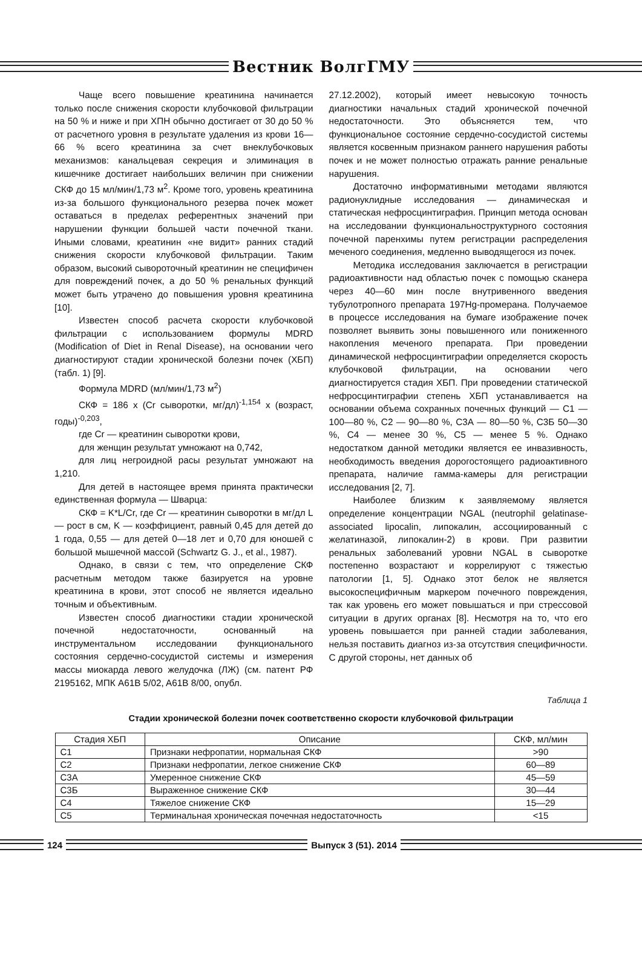Вестник ВолгГМУ
Чаще всего повышение креатинина начинается только после снижения скорости клубочковой фильтрации на 50 % и ниже и при ХПН обычно достигает от 30 до 50 % от расчетного уровня в результате удаления из крови 16—66 % всего креатинина за счет внеклубочковых механизмов: канальцевая секреция и элиминация в кишечнике достигает наибольших величин при снижении СКФ до 15 мл/мин/1,73 м<sup>2</sup>. Кроме того, уровень креатинина из-за большого функционального резерва почек может оставаться в пределах референтных значений при нарушении функции большей части почечной ткани. Иными словами, креатинин «не видит» ранних стадий снижения скорости клубочковой фильтрации. Таким образом, высокий сывороточный креатинин не специфичен для повреждений почек, а до 50 % ренальных функций может быть утрачено до повышения уровня креатинина [10].
Известен способ расчета скорости клубочковой фильтрации с использованием формулы MDRD (Modification of Diet in Renal Disease), на основании чего диагностируют стадии хронической болезни почек (ХБП) (табл. 1) [9].
Формула MDRD (мл/мин/1,73 м<sup>2</sup>)
СКФ = 186 х (Cr сыворотки, мг/дл)<sup>-1,154</sup> х (возраст, годы)<sup>-0,203</sup>,
где Cr — креатинин сыворотки крови,
для женщин результат умножают на 0,742,
для лиц негроидной расы результат умножают на 1,210.
Для детей в настоящее время принята практически единственная формула — Шварца:
СКФ = K*L/Cr, где Cr — креатинин сыворотки в мг/дл L — рост в см, K — коэффициент, равный 0,45 для детей до 1 года, 0,55 — для детей 0—18 лет и 0,70 для юношей с большой мышечной массой (Schwartz G. J., et al., 1987).
Однако, в связи с тем, что определение СКФ расчетным методом также базируется на уровне креатинина в крови, этот способ не является идеально точным и объективным.
Известен способ диагностики стадии хронической почечной недостаточности, основанный на инструментальном исследовании функционального состояния сердечно-сосудистой системы и измерения массы миокарда левого желудочка (ЛЖ) (см. патент РФ 2195162, МПК A61B 5/02, A61B 8/00, опубл.
27.12.2002), который имеет невысокую точность диагностики начальных стадий хронической почечной недостаточности. Это объясняется тем, что функциональное состояние сердечно-сосудистой системы является косвенным признаком раннего нарушения работы почек и не может полностью отражать ранние ренальные нарушения.
Достаточно информативными методами являются радионуклидные исследования — динамическая и статическая нефросцинтиграфия. Принцип метода основан на исследовании функциональноструктурного состояния почечной паренхимы путем регистрации распределения меченого соединения, медленно выводящегося из почек.
Методика исследования заключается в регистрации радиоактивности над областью почек с помощью сканера через 40—60 мин после внутривенного введения тубулотропного препарата 197Hg-промерана. Получаемое в процессе исследования на бумаге изображение почек позволяет выявить зоны повышенного или пониженного накопления меченого препарата. При проведении динамической нефросцинтиграфии определяется скорость клубочковой фильтрации, на основании чего диагностируется стадия ХБП. При проведении статической нефросцинтиграфии степень ХБП устанавливается на основании объема сохранных почечных функций — С1 — 100—80 %, С2 — 90—80 %, С3А — 80—50 %, С3Б 50—30 %, С4 — менее 30 %, С5 — менее 5 %. Однако недостатком данной методики является ее инвазивность, необходимость введения дорогостоящего радиоактивного препарата, наличие гамма-камеры для регистрации исследования [2, 7].
Наиболее близким к заявляемому является определение концентрации NGAL (neutrophil gelatinase-associated lipocalin, липокалин, ассоциированный с желатиназой, липокалин-2) в крови. При развитии ренальных заболеваний уровни NGAL в сыворотке постепенно возрастают и коррелируют с тяжестью патологии [1, 5]. Однако этот белок не является высокоспецифичным маркером почечного повреждения, так как уровень его может повышаться и при стрессовой ситуации в других органах [8]. Несмотря на то, что его уровень повышается при ранней стадии заболевания, нельзя поставить диагноз из-за отсутствия специфичности. С другой стороны, нет данных об
Таблица 1
Стадии хронической болезни почек соответственно скорости клубочковой фильтрации
| Стадия ХБП | Описание | СКФ, мл/мин |
| --- | --- | --- |
| С1 | Признаки нефропатии, нормальная СКФ | >90 |
| С2 | Признаки нефропатии, легкое снижение СКФ | 60—89 |
| С3А | Умеренное снижение СКФ | 45—59 |
| С3Б | Выраженное снижение СКФ | 30—44 |
| С4 | Тяжелое снижение СКФ | 15—29 |
| С5 | Терминальная хроническая почечная недостаточность | <15 |
124 Выпуск 3 (51). 2014